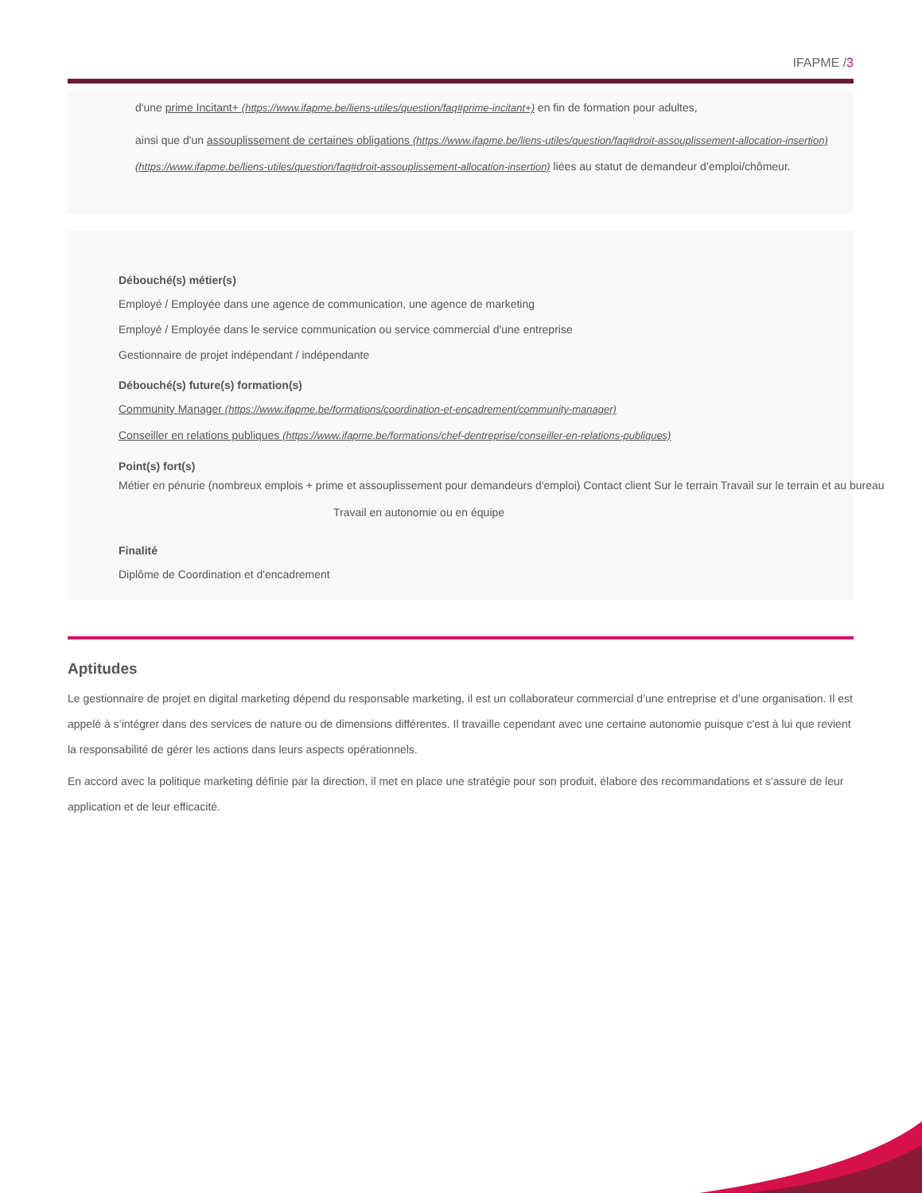IFAPME /3
d'une prime Incitant+ (https://www.ifapme.be/liens-utiles/question/faq#prime-incitant+) en fin de formation pour adultes,
ainsi que d'un assouplissement de certaines obligations (https://www.ifapme.be/liens-utiles/question/faq#droit-assouplissement-allocation-insertion) (https://www.ifapme.be/liens-utiles/question/faq#droit-assouplissement-allocation-insertion) liées au statut de demandeur d’emploi/chômeur.
Débouché(s) métier(s)
Employé / Employée dans une agence de communication, une agence de marketing
Employé / Employée dans le service communication ou service commercial d'une entreprise
Gestionnaire de projet indépendant / indépendante
Débouché(s) future(s) formation(s)
Community Manager (https://www.ifapme.be/formations/coordination-et-encadrement/community-manager)
Conseiller en relations publiques (https://www.ifapme.be/formations/chef-dentreprise/conseiller-en-relations-publiques)
Point(s) fort(s)
Métier en pénurie (nombreux emplois + prime et assouplissement pour demandeurs d'emploi) Contact client Sur le terrain Travail sur le terrain et au bureau
Travail en autonomie ou en équipe
Finalité
Diplôme de Coordination et d'encadrement
Aptitudes
Le gestionnaire de projet en digital marketing dépend du responsable marketing, il est un collaborateur commercial d’une entreprise et d’une organisation. Il est appelé à s’intégrer dans des services de nature ou de dimensions différentes. Il travaille cependant avec une certaine autonomie puisque c'est à lui que revient la responsabilité de gérer les actions dans leurs aspects opérationnels.
En accord avec la politique marketing définie par la direction, il met en place une stratégie pour son produit, élabore des recommandations et s'assure de leur application et de leur efficacité.